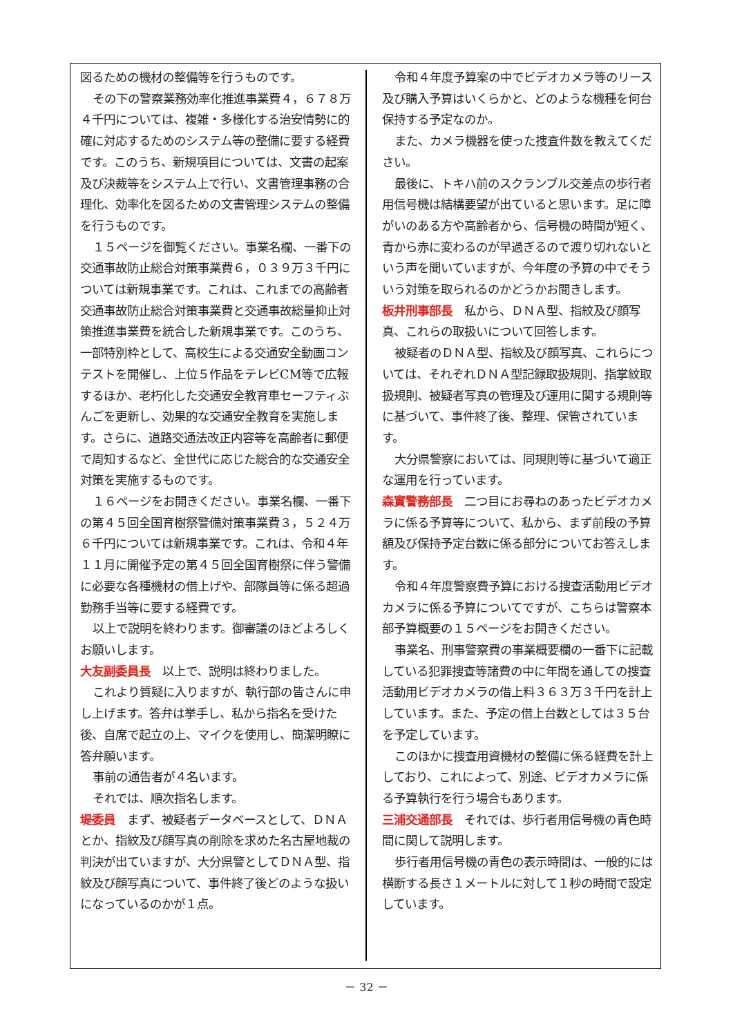図るための機材の整備等を行うものです。
その下の警察業務効率化推進事業費４，６７８万４千円については、複雑・多様化する治安情勢に的確に対応するためのシステム等の整備に要する経費です。このうち、新規項目については、文書の起案及び決裁等をシステム上で行い、文書管理事務の合理化、効率化を図るための文書管理システムの整備を行うものです。
１５ページを御覧ください。事業名欄、一番下の交通事故防止総合対策事業費６，０３９万３千円については新規事業です。これは、これまでの高齢者交通事故防止総合対策事業費と交通事故総量抑止対策推進事業費を統合した新規事業です。このうち、一部特別枠として、高校生による交通安全動画コンテストを開催し、上位５作品をテレビCM等で広報するほか、老朽化した交通安全教育車セーフティぶんごを更新し、効果的な交通安全教育を実施します。さらに、道路交通法改正内容等を高齢者に郵便で周知するなど、全世代に応じた総合的な交通安全対策を実施するものです。
１６ページをお開きください。事業名欄、一番下の第４５回全国育樹祭警備対策事業費３，５２４万６千円については新規事業です。これは、令和４年１１月に開催予定の第４５回全国育樹祭に伴う警備に必要な各種機材の借上げや、部隊員等に係る超過勤務手当等に要する経費です。
以上で説明を終わります。御審議のほどよろしくお願いします。
大友副委員長　以上で、説明は終わりました。
これより質疑に入りますが、執行部の皆さんに申し上げます。答弁は挙手し、私から指名を受けた後、自席で起立の上、マイクを使用し、簡潔明瞭に答弁願います。
事前の通告者が４名います。
それでは、順次指名します。
堤委員　まず、被疑者データベースとして、ＤＮＡとか、指紋及び顔写真の削除を求めた名古屋地裁の判決が出ていますが、大分県警としてＤＮＡ型、指紋及び顔写真について、事件終了後どのような扱いになっているのかが１点。
令和４年度予算案の中でビデオカメラ等のリース及び購入予算はいくらかと、どのような機種を何台保持する予定なのか。
また、カメラ機器を使った捜査件数を教えてください。
最後に、トキハ前のスクランブル交差点の歩行者用信号機は結構要望が出ていると思います。足に障がいのある方や高齢者から、信号機の時間が短く、青から赤に変わるのが早過ぎるので渡り切れないという声を聞いていますが、今年度の予算の中でそういう対策を取られるのかどうかお聞きします。
板井刑事部長　私から、ＤＮＡ型、指紋及び顔写真、これらの取扱いについて回答します。
被疑者のＤＮＡ型、指紋及び顔写真、これらについては、それぞれＤＮＡ型記録取扱規則、指掌紋取扱規則、被疑者写真の管理及び運用に関する規則等に基づいて、事件終了後、整理、保管されています。
大分県警察においては、同規則等に基づいて適正な運用を行っています。
森實警務部長　二つ目にお尋ねのあったビデオカメラに係る予算等について、私から、まず前段の予算額及び保持予定台数に係る部分についてお答えします。
令和４年度警察費予算における捜査活動用ビデオカメラに係る予算についてですが、こちらは警察本部予算概要の１５ページをお開きください。
事業名、刑事警察費の事業概要欄の一番下に記載している犯罪捜査等諸費の中に年間を通しての捜査活動用ビデオカメラの借上料３６３万３千円を計上しています。また、予定の借上台数としては３５台を予定しています。
このほかに捜査用資機材の整備に係る経費を計上しており、これによって、別途、ビデオカメラに係る予算執行を行う場合もあります。
三浦交通部長　それでは、歩行者用信号機の青色時間に関して説明します。
歩行者用信号機の青色の表示時間は、一般的には横断する長さ１メートルに対して１秒の時間で設定しています。
－ 32 －